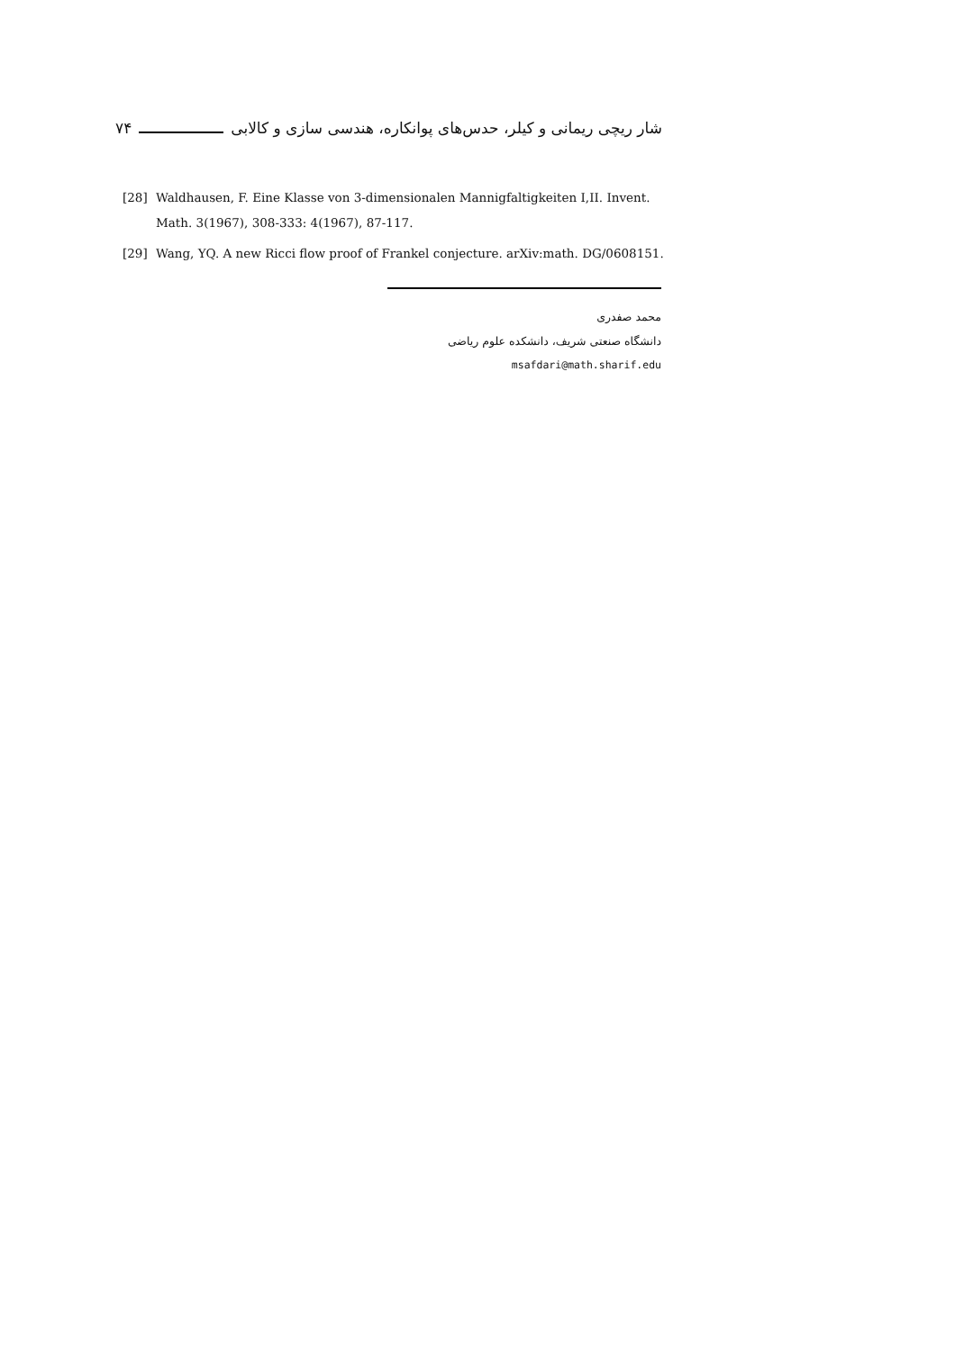شار ریچی ریمانی و کیلر، حدس‌های پوانکاره، هندسی سازی و کالابی ۷۴
[28] Waldhausen, F. Eine Klasse von 3-dimensionalen Mannigfaltigkeiten I,II. Invent. Math. 3(1967), 308-333: 4(1967), 87-117.
[29] Wang, YQ. A new Ricci flow proof of Frankel conjecture. arXiv:math. DG/0608151.
محمد صفدری
دانشگاه صنعتی شریف، دانشکده علوم ریاضی
msafdari@math.sharif.edu